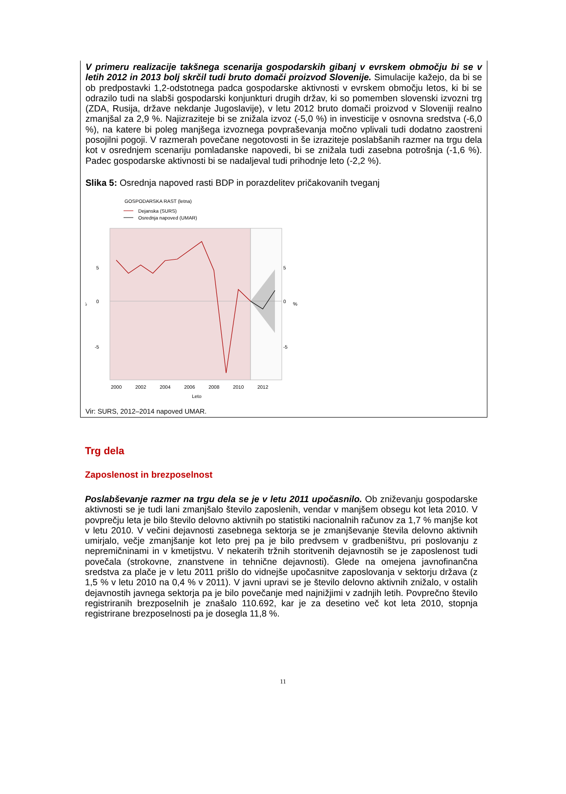V primeru realizacije takšnega scenarija gospodarskih gibanj v evrskem območju bi se v letih 2012 in 2013 bolj skrčil tudi bruto domači proizvod Slovenije. Simulacije kažejo, da bi se ob predpostavki 1,2-odstotnega padca gospodarske aktivnosti v evrskem območju letos, ki bi se odrazilo tudi na slabši gospodarski konjunkturi drugih držav, ki so pomemben slovenski izvozni trg (ZDA, Rusija, države nekdanje Jugoslavije), v letu 2012 bruto domači proizvod v Sloveniji realno zmanjšal za 2,9 %. Najizraziteje bi se znižala izvoz (-5,0 %) in investicije v osnovna sredstva (-6,0 %), na katere bi poleg manjšega izvoznega povpraševanja močno vplivali tudi dodatno zaostreni posojilni pogoji. V razmerah povečane negotovosti in še izraziteje poslabšanih razmer na trgu dela kot v osrednjem scenariju pomladanske napovedi, bi se znižala tudi zasebna potrošnja (-1,6 %). Padec gospodarske aktivnosti bi se nadaljeval tudi prihodnje leto (-2,2 %).
Slika 5: Osrednja napoved rasti BDP in porazdelitev pričakovanih tveganj
GOSPODARSKA RAST (letna)
Dejanska (SURS)
Osrednja napoved (UMAR)
5
0
-5
%
5
0
-5
%
2000
2002
2004
2006
2008
2010
2012
Leto
Vir: SURS, 2012–2014 napoved UMAR.
Trg dela
Zaposlenost in brezposelnost
Poslabševanje razmer na trgu dela se je v letu 2011 upočasnilo. Ob zniževanju gospodarske aktivnosti se je tudi lani zmanjšalo število zaposlenih, vendar v manjšem obsegu kot leta 2010. V povprečju leta je bilo število delovno aktivnih po statistiki nacionalnih računov za 1,7 % manjše kot v letu 2010. V večini dejavnosti zasebnega sektorja se je zmanjševanje števila delovno aktivnih umirjalo, večje zmanjšanje kot leto prej pa je bilo predvsem v gradbeništvu, pri poslovanju z nepremičninami in v kmetijstvu. V nekaterih tržnih storitvenih dejavnostih se je zaposlenost tudi povečala (strokovne, znanstvene in tehnične dejavnosti). Glede na omejena javnofinančna sredstva za plače je v letu 2011 prišlo do vidnejše upočasnitve zaposlovanja v sektorju država (z 1,5 % v letu 2010 na 0,4 % v 2011). V javni upravi se je število delovno aktivnih znižalo, v ostalih dejavnostih javnega sektorja pa je bilo povečanje med najnižjimi v zadnjih letih. Povprečno število registriranih brezposelnih je znašalo 110.692, kar je za desetino več kot leta 2010, stopnja registrirane brezposelnosti pa je dosegla 11,8 %.
11